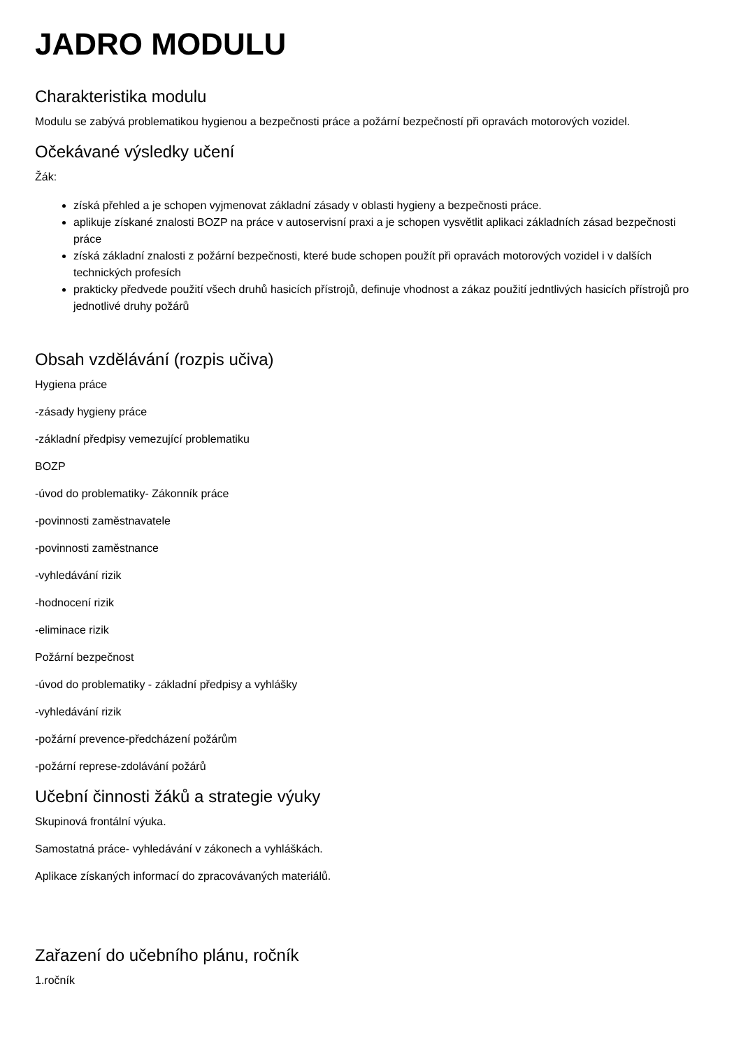JADRO MODULU
Charakteristika modulu
Modulu se zabývá problematikou hygienou a bezpečnosti práce a požární bezpečností při opravách motorových vozidel.
Očekávané výsledky učení
Žák:
získá přehled a je schopen vyjmenovat základní zásady v oblasti hygieny a bezpečnosti práce.
aplikuje získané znalosti BOZP na práce v autoservisní praxi a je schopen vysvětlit aplikaci základních zásad bezpečnosti práce
získá základní znalosti z požární bezpečnosti, které bude schopen použít při opravách motorových vozidel i v dalších technických profesích
prakticky předvede použití všech druhů hasicích přístrojů, definuje vhodnost a zákaz použití jedntlivých hasicích přístrojů pro jednotlivé druhy požárů
Obsah vzdělávání (rozpis učiva)
Hygiena práce
-zásady hygieny práce
-základní předpisy vemezující problematiku
BOZP
-úvod do problematiky- Zákonník práce
-povinnosti zaměstnavatele
-povinnosti zaměstnance
-vyhledávání rizik
-hodnocení rizik
-eliminace rizik
Požární bezpečnost
-úvod do problematiky - základní předpisy a vyhlášky
-vyhledávání rizik
-požární prevence-předcházení požárům
-požární represe-zdolávání požárů
Učební činnosti žáků a strategie výuky
Skupinová frontální výuka.
Samostatná práce- vyhledávání v zákonech a vyhláškách.
Aplikace získaných informací do zpracovávaných materiálů.
Zařazení do učebního plánu, ročník
1.ročník